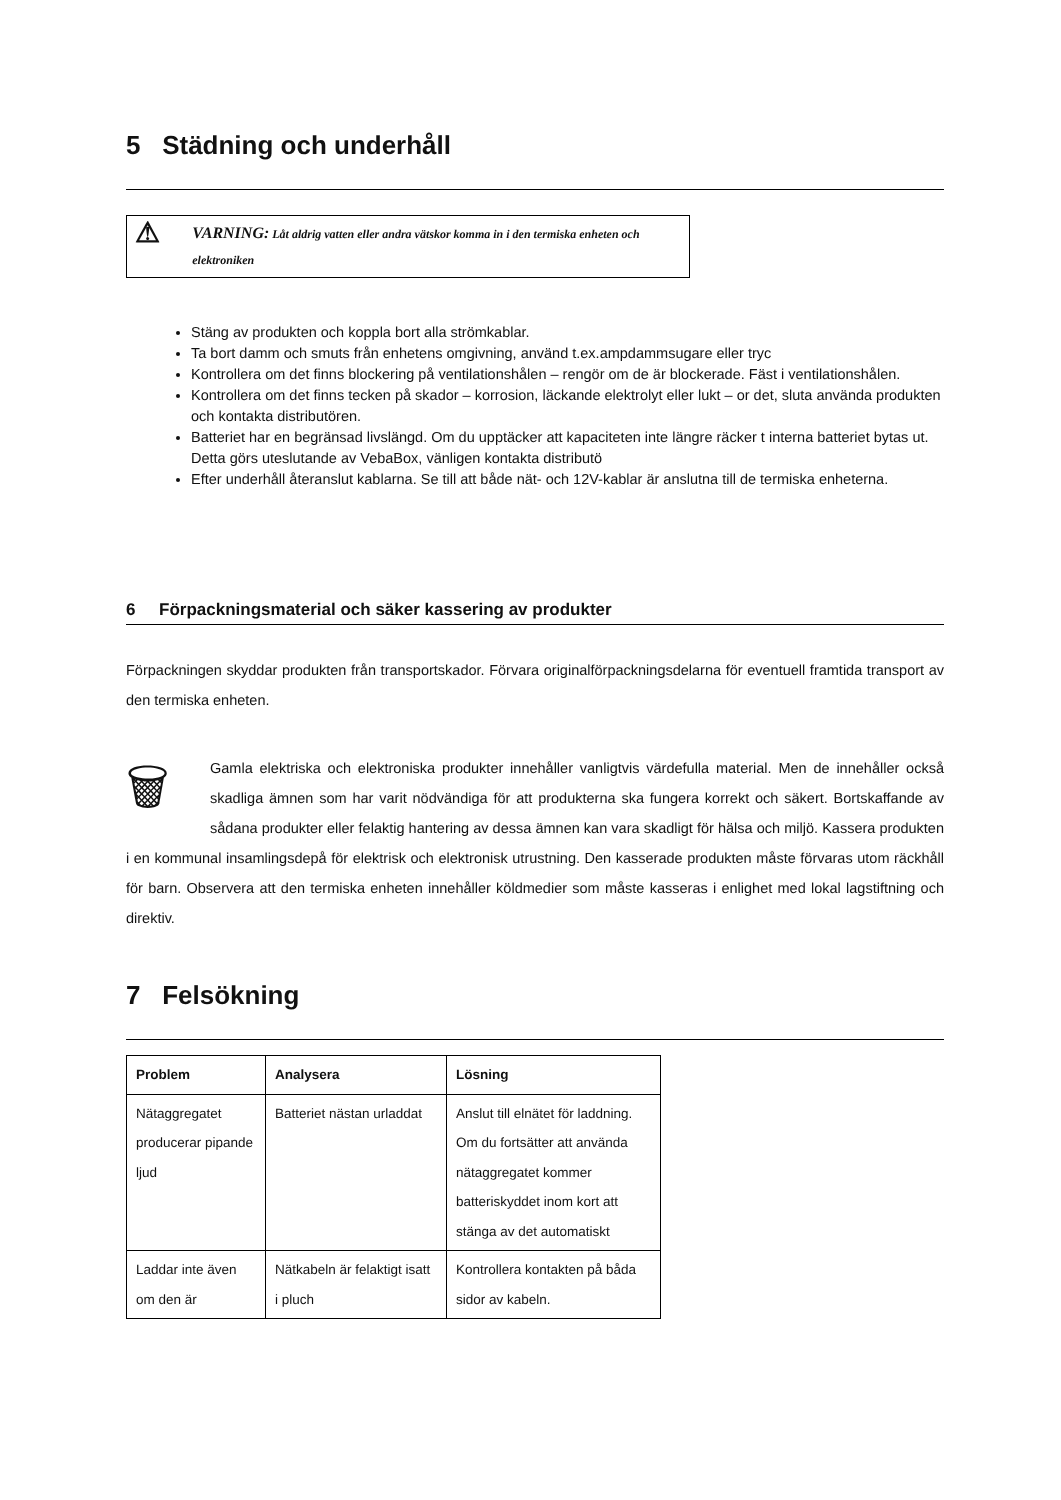5 Städning och underhåll
⚠
VARNING: Låt aldrig vatten eller andra vätskor komma in i den termiska enheten och elektroniken
Stäng av produkten och koppla bort alla strömkablar.
Ta bort damm och smuts från enhetens omgivning, använd t.ex.ampdammsugare eller tryc
Kontrollera om det finns blockering på ventilationshålen – rengör om de är blockerade. Fäst i ventilationshålen.
Kontrollera om det finns tecken på skador – korrosion, läckande elektrolyt eller lukt – or det, sluta använda produkten och kontakta distributören.
Batteriet har en begränsad livslängd. Om du upptäcker att kapaciteten inte längre räcker t interna batteriet bytas ut. Detta görs uteslutande av VebaBox, vänligen kontakta distributö
Efter underhåll återanslut kablarna. Se till att både nät- och 12V-kablar är anslutna till de termiska enheterna.
6 Förpackningsmaterial och säker kassering av produkter
Förpackningen skyddar produkten från transportskador. Förvara originalförpackningsdelarna för eventuell framtida transport av den termiska enheten.
🗑 Gamla elektriska och elektroniska produkter innehåller vanligtvis värdefulla material. Men de innehåller också skadliga ämnen som har varit nödvändiga för att produkterna ska fungera korrekt och säkert. Bortskaffande av sådana produkter eller felaktig hantering av dessa ämnen kan vara skadligt för hälsa och miljö. Kassera produkten i en kommunal insamlingsdepå för elektrisk och elektronisk utrustning. Den kasserade produkten måste förvaras utom räckhåll för barn. Observera att den termiska enheten innehåller köldmedier som måste kasseras i enlighet med lokal lagstiftning och direktiv.
7 Felsökning
| Problem | Analysera | Lösning |
| --- | --- | --- |
| Nätaggregatet producerar pipande ljud | Batteriet nästan urladdat | Anslut till elnätet för laddning. Om du fortsätter att använda nätaggregatet kommer batteriskyddet inom kort att stänga av det automatiskt |
| Laddar inte även om den är | Nätkabeln är felaktigt isatt i pluch | Kontrollera kontakten på båda sidor av kabeln. |